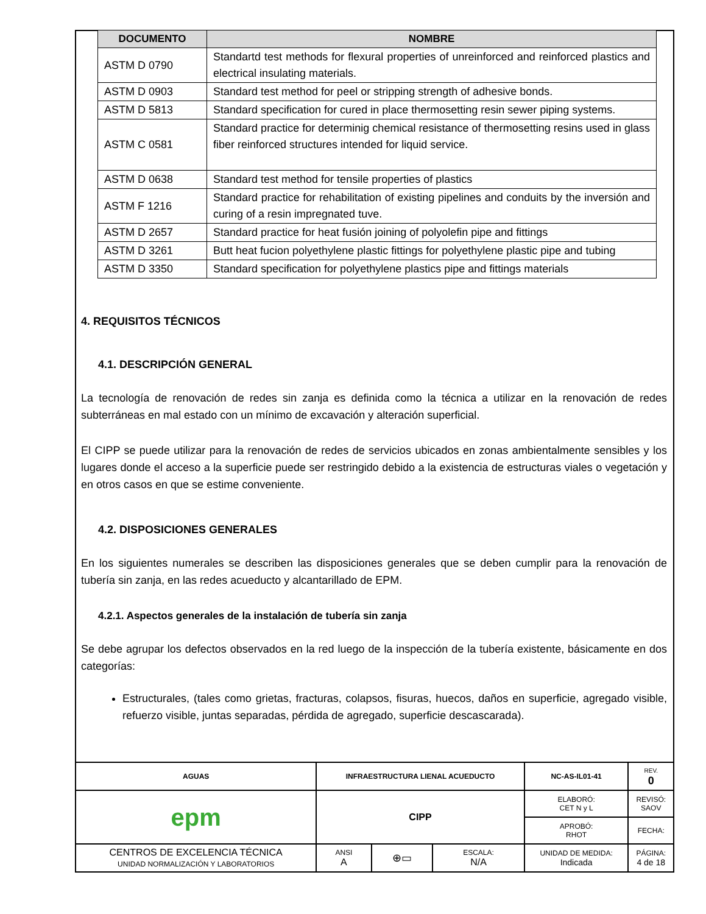| DOCUMENTO | NOMBRE |
| --- | --- |
| ASTM D 0790 | Standartd test methods for flexural properties of unreinforced and reinforced plastics and electrical insulating materials. |
| ASTM D 0903 | Standard test method for peel or stripping strength of adhesive bonds. |
| ASTM D 5813 | Standard specification for cured in place thermosetting resin sewer piping systems. |
| ASTM C 0581 | Standard practice for determinig chemical resistance of thermosetting resins used in glass fiber reinforced structures intended for liquid service. |
| ASTM D 0638 | Standard test method for tensile properties of plastics |
| ASTM F 1216 | Standard practice for rehabilitation of existing pipelines and conduits by the inversión and curing of a resin impregnated tuve. |
| ASTM D 2657 | Standard practice for heat fusión joining of polyolefin pipe and fittings |
| ASTM D 3261 | Butt heat fucion polyethylene plastic fittings for polyethylene plastic pipe and tubing |
| ASTM D 3350 | Standard specification for polyethylene plastics pipe and fittings materials |
4. REQUISITOS TÉCNICOS
4.1. DESCRIPCIÓN GENERAL
La tecnología de renovación de redes sin zanja es definida como la técnica a utilizar en la renovación de redes subterráneas en mal estado con un mínimo de excavación y alteración superficial.
El CIPP se puede utilizar para la renovación de redes de servicios ubicados en zonas ambientalmente sensibles y los lugares donde el acceso a la superficie puede ser restringido debido a la existencia de estructuras viales o vegetación y en otros casos en que se estime conveniente.
4.2. DISPOSICIONES GENERALES
En los siguientes numerales se describen las disposiciones generales que se deben cumplir para la renovación de tubería sin zanja, en las redes acueducto y alcantarillado de EPM.
4.2.1. Aspectos generales de la instalación de tubería sin zanja
Se debe agrupar los defectos observados en la red luego de la inspección de la tubería existente, básicamente en dos categorías:
Estructurales, (tales como grietas, fracturas, colapsos, fisuras, huecos, daños en superficie, agregado visible, refuerzo visible, juntas separadas, pérdida de agregado, superficie descascarada).
| AGUAS | INFRAESTRUCTURA LIENAL ACUEDUCTO | | | | NC-AS-IL01-41 | | REV. 0 |
| epm | CIPP | | | | ELABORÓ: CET N y L | | REVISÓ: SAOV |
| | | | | | APROBÓ: RHOT | | FECHA: |
| CENTROS DE EXCELENCIA TÉCNICA UNIDAD NORMALIZACIÓN Y LABORATORIOS | | ANSI A | ⊕▭ | ESCALA: N/A | UNIDAD DE MEDIDA: Indicada | PÁGINA: 4 de 18 | |